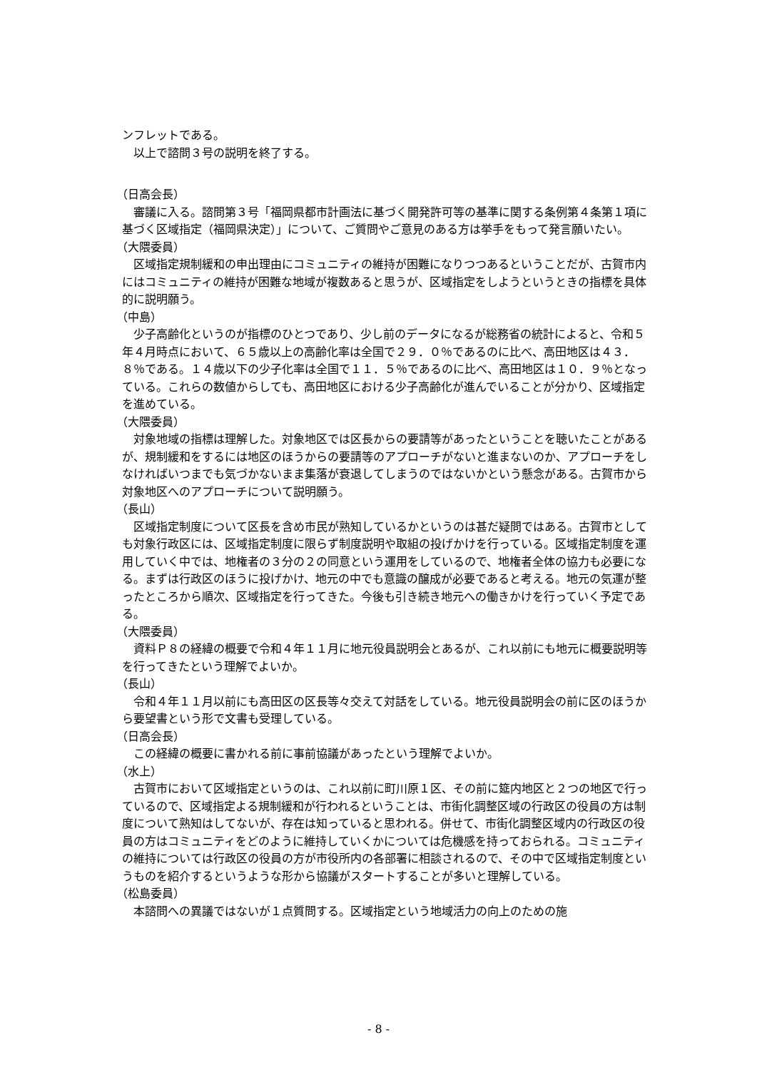ンフレットである。
以上で諮問３号の説明を終了する。
（日高会長）
審議に入る。諮問第３号「福岡県都市計画法に基づく開発許可等の基準に関する条例第４条第１項に基づく区域指定（福岡県決定）」について、ご質問やご意見のある方は挙手をもって発言願いたい。
（大隈委員）
区域指定規制緩和の申出理由にコミュニティの維持が困難になりつつあるということだが、古賀市内にはコミュニティの維持が困難な地域が複数あると思うが、区域指定をしようというときの指標を具体的に説明願う。
（中島）
少子高齢化というのが指標のひとつであり、少し前のデータになるが総務省の統計によると、令和５年４月時点において、６５歳以上の高齢化率は全国で２９．０％であるのに比べ、高田地区は４３．８％である。１４歳以下の少子化率は全国で１１．５％であるのに比べ、高田地区は１０．９％となっている。これらの数値からしても、高田地区における少子高齢化が進んでいることが分かり、区域指定を進めている。
（大隈委員）
対象地域の指標は理解した。対象地区では区長からの要請等があったということを聴いたことがあるが、規制緩和をするには地区のほうからの要請等のアプローチがないと進まないのか、アプローチをしなければいつまでも気づかないまま集落が衰退してしまうのではないかという懸念がある。古賀市から対象地区へのアプローチについて説明願う。
（長山）
区域指定制度について区長を含め市民が熟知しているかというのは甚だ疑問ではある。古賀市としても対象行政区には、区域指定制度に限らず制度説明や取組の投げかけを行っている。区域指定制度を運用していく中では、地権者の３分の２の同意という運用をしているので、地権者全体の協力も必要になる。まずは行政区のほうに投げかけ、地元の中でも意識の醸成が必要であると考える。地元の気運が整ったところから順次、区域指定を行ってきた。今後も引き続き地元への働きかけを行っていく予定である。
（大隈委員）
資料Ｐ８の経緯の概要で令和４年１１月に地元役員説明会とあるが、これ以前にも地元に概要説明等を行ってきたという理解でよいか。
（長山）
令和４年１１月以前にも高田区の区長等々交えて対話をしている。地元役員説明会の前に区のほうから要望書という形で文書も受理している。
（日高会長）
この経緯の概要に書かれる前に事前協議があったという理解でよいか。
（水上）
古賀市において区域指定というのは、これ以前に町川原１区、その前に筵内地区と２つの地区で行っているので、区域指定よる規制緩和が行われるということは、市街化調整区域の行政区の役員の方は制度について熟知はしてないが、存在は知っていると思われる。併せて、市街化調整区域内の行政区の役員の方はコミュニティをどのように維持していくかについては危機感を持っておられる。コミュニティの維持については行政区の役員の方が市役所内の各部署に相談されるので、その中で区域指定制度というものを紹介するというような形から協議がスタートすることが多いと理解している。
（松島委員）
本諮問への異議ではないが１点質問する。区域指定という地域活力の向上のための施
- 8 -